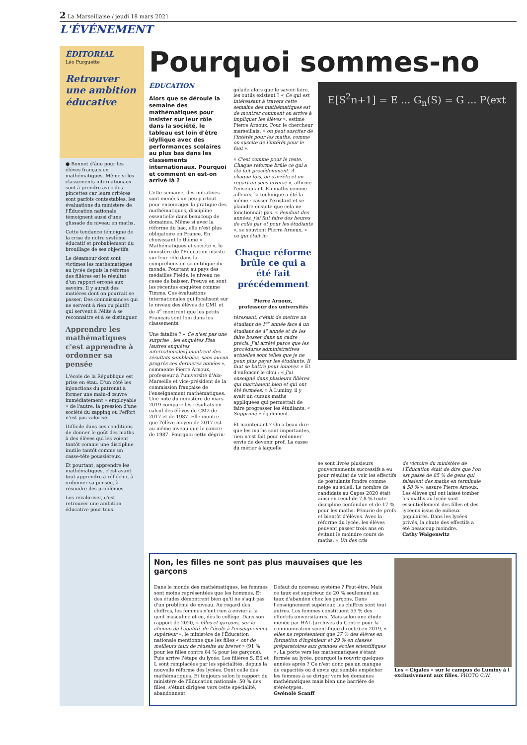2 La Marseillaise / jeudi 18 mars 2021
L'ÉVÉNEMENT
ÉDITORIAL
Léo Purguette
Retrouver une ambition éducative
● Bonnet d'âne pour les élèves français en mathématiques. Même si les classements internationaux sont à prendre avec des pincettes car leurs critères sont parfois contestables, les évaluations du ministère de l'Éducation nationale témoignent aussi d'une glissade du niveau en maths.
Cette tendance témoigne de la crise de notre système éducatif et probablement du brouillage de ses objectifs.
Le désamour dont sont victimes les mathématiques au lycée depuis la réforme des filières est le résultat d'un rapport erroné aux savoirs. Il y aurait des matières dont on pourrait se passer. Des connaissances qui ne servent à rien ou plutôt qui servent à l'élite à se reconnaitre et à se distinguer.
Apprendre les mathématiques c'est apprendre à ordonner sa pensée
L'école de la République est prise en étau. D'un côté les injonctions du patronat à former une main-d'œuvre immédiatement « employable » de l'autre, la pression d'une société du zapping où l'effort n'est pas valorisé.
Difficile dans ces conditions de donner le goût des maths à des élèves qui les voient tantôt comme une discipline inutile tantôt comme un casse-tête poussiéreux.
Et pourtant, apprendre les mathématiques, c'est avant tout apprendre à réfléchir, à ordonner sa pensée, à résoudre des problèmes.
Les revaloriser, c'est retrouver une ambition éducative pour tous.
Pourquoi sommes-no
ÉDUCATION
Alors que se déroule la semaine des mathématiques pour insister sur leur rôle dans la société, le tableau est loin d'être idyllique avec des performances scolaires au plus bas dans les classements internationaux. Pourquoi et comment en est-on arrivé là ?
Cette semaine, des initiatives sont menées un peu partout pour encourager la pratique des mathématiques, discipline essentielle dans beaucoup de domaines. Même si avec la réforme du bac, elle n'est plus obligatoire en France. En choisissant le thème « Mathématiques et société », le ministère de l'Éducation insiste sur leur rôle dans la compréhension scientifique du monde. Pourtant au pays des médailles Fields, le niveau ne cesse de baisser. Preuve en sont les récentes enquêtes comme Timms. Ces évaluations internationales qui focalisent sur le niveau des élèves de CM1 et de 4<sup>e</sup> montrent que les petits Français sont loin dans les classements.
Une fatalité ? « Ce n'est pas une surprise : les enquêtes Pisa [autres enquêtes internationales] montrent des résultats semblables, sans aucun progrès ces dernières années », commente Pierre Arnoux, professeur à l'université d'Aix-Marseille et vice-président de la commission française de l'enseignement mathématiques. Une note du ministère de mars 2019 compare les résultats en calcul des élèves de CM2 de 2017 et de 1987. Elle montre que l'élève moyen de 2017 est au même niveau que le cancre de 1987. Pourquoi cette dégrin-
golade alors que le savoir-faire, les outils existent ? « Ce qui est intéressant à travers cette semaine des mathématiques est de montrer comment on arrive à impliquer les élèves », estime Pierre Arnoux. Pour le chercheur marseillais, « on peut susciter de l'intérêt pour les maths, comme on suscite de l'intérêt pour le foot ».
« C'est comme pour le reste. Chaque réforme brûle ce qui a été fait précédemment. À chaque fois, on s'arrête et on repart en sens inverse », affirme l'enseignant. En maths comme ailleurs, la technique a été la même : casser l'existant et se plaindre ensuite que cela ne fonctionnait pas. « Pendant des années, j'ai fait faire des heures de colle par et pour les étudiants », se souvient Pierre Arnoux, « ce qui était in-
Chaque réforme brûle ce qui a été fait précédemment
Pierre Arnoux,
professeur des universités
téressant, c'était de mettre un étudiant de 1<sup>re</sup> année face à un étudiant de 4<sup>e</sup> année et de les faire bosser dans un cadre précis. J'ai arrêté parce que les procédures administratives actuelles sont telles que je ne peux plus payer les étudiants. Il faut se battre pour innover. » Et d'enfoncer le clou : « J'ai enseigné dans plusieurs filières qui marchaient bien et qui ont été fermées. » À Luminy, il y avait un cursus maths appliquées qui permettait de faire progresser les étudiants. « Supprimé » également.
Et maintenant ? On a beau dire que les maths sont importantes, rien n'est fait pour redonner envie de devenir prof. La casse du métier à laquelle
E[S<sup>2</sup>n+1] = E ... G<sub>n</sub>(S) = G ... P(ext
se sont livrés plusieurs gouvernements successifs a eu pour résultat de voir les effectifs de postulants fondre comme neige au soleil. Le nombre de candidats au Capes 2020 était ainsi en recul de 7,8 % toute discipline confondue et de 17 % pour les maths. Pénurie de profs et bientôt d'élèves. Avec la réforme du lycée, les élèves peuvent passer trois ans en évitant le moindre cours de maths. « Un des cris
de victoire du ministère de l'Éducation était de dire que l'on est passé de 85 % de gens qui faisaient des maths en terminale à 58 % », assure Pierre Arnoux. Les élèves qui ont laissé tomber les maths au lycée sont essentiellement des filles et des lycéens issus de milieux populaires. Dans les lycées privés, la chute des effectifs a été beaucoup moindre.
Cathy Walgenwitz
Non, les filles ne sont pas plus mauvaises que les garçons
Dans le monde des mathématiques, les femmes sont moins représentées que les hommes. Et des études démontrent bien qu'il ne s'agit pas d'un problème de niveau. Au regard des chiffres, les femmes n'ont rien à envier à la gent masculine et ce, dès le collège. Dans son rapport de 2020, « filles et garçons, sur le chemin de l'égalité, de l'école à l'enseignement supérieur », le ministère de l'Éducation nationale mentionne que les filles « ont de meilleurs taux de réussite au brevet » (91 % pour les filles contre 84 % pour les garçons). Puis arrive l'étape du lycée. Les filières S, ES et L sont remplacées par les spécialités, depuis la nouvelle réforme des lycées. Dont celle des mathématiques. Et toujours selon le rapport du ministère de l'Éducation nationale, 50 % des filles, s'étant dirigées vers cette spécialité, abandonnent.
Défaut du nouveau système ? Peut-être. Mais ce taux est supérieur de 20 % seulement au taux d'abandon chez les garçons. Dans l'enseignement supérieur, les chiffres sont tout autres. Les femmes constituent 55 % des effectifs universitaires. Mais selon une étude menée par HAL (archives du Centre pour la communication scientifique directe) en 2019, « elles ne représentent que 27 % des élèves en formation d'ingénieur et 29 % en classes préparatoires aux grandes écoles scientifiques ». La porte vers les mathématiques s'étant fermée au lycée, pourquoi la rouvrir quelques années après ? Ce n'est donc pas un manque de capacités ou d'envie qui semble empêcher les femmes à se diriger vers les domaines mathématiques mais bien une barrière de stéréotypes.
Gwénolé Scanff
Les « Cigales » sur le campus de Luminy à l exclusivement aux filles. PHOTO C.W.